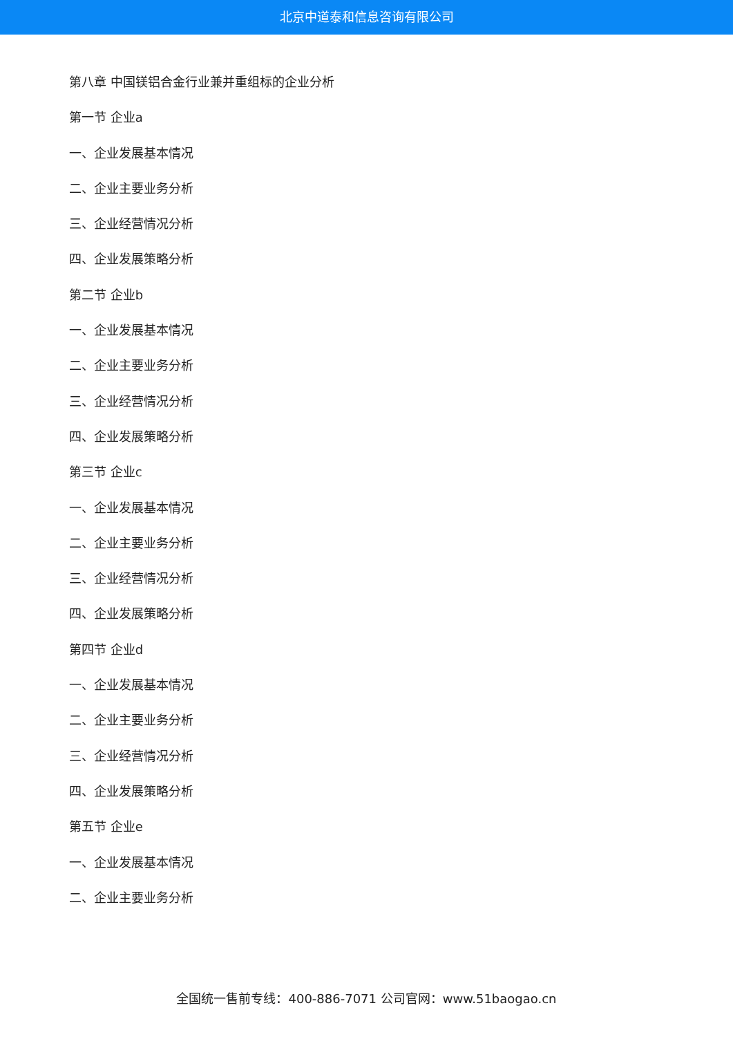北京中道泰和信息咨询有限公司
第八章 中国镁铝合金行业兼并重组标的企业分析
第一节 企业a
一、企业发展基本情况
二、企业主要业务分析
三、企业经营情况分析
四、企业发展策略分析
第二节 企业b
一、企业发展基本情况
二、企业主要业务分析
三、企业经营情况分析
四、企业发展策略分析
第三节 企业c
一、企业发展基本情况
二、企业主要业务分析
三、企业经营情况分析
四、企业发展策略分析
第四节 企业d
一、企业发展基本情况
二、企业主要业务分析
三、企业经营情况分析
四、企业发展策略分析
第五节 企业e
一、企业发展基本情况
二、企业主要业务分析
全国统一售前专线：400-886-7071 公司官网：www.51baogao.cn